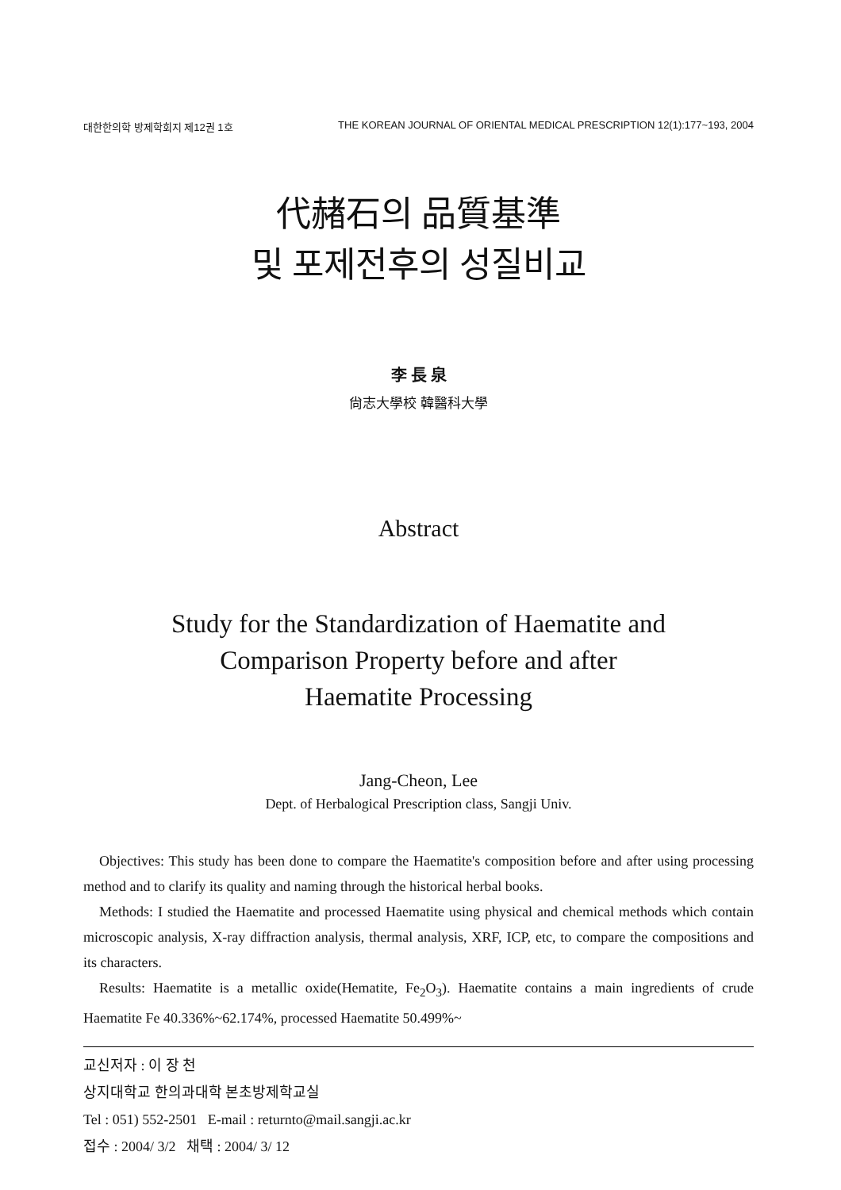대한한의학 방제학회지 제12권 1호 THE KOREAN JOURNAL OF ORIENTAL MEDICAL PRESCRIPTION 12(1):177~193, 2004
代赭石의 品質基準
및 포제전후의 성질비교
李 長 泉
尙志大學校 韓醫科大學
Abstract
Study for the Standardization of Haematite and
Comparison Property before and after
Haematite Processing
Jang-Cheon, Lee
Dept. of Herbalogical Prescription class, Sangji Univ.
Objectives: This study has been done to compare the Haematite's composition before and after using processing method and to clarify its quality and naming through the historical herbal books.
Methods: I studied the Haematite and processed Haematite using physical and chemical methods which contain microscopic analysis, X-ray diffraction analysis, thermal analysis, XRF, ICP, etc, to compare the compositions and its characters.
Results: Haematite is a metallic oxide(Hematite, Fe<sub>2</sub>O<sub>3</sub>). Haematite contains a main ingredients of crude Haematite Fe 40.336%~62.174%, processed Haematite 50.499%~
교신저자 : 이 장 천
상지대학교 한의과대학 본초방제학교실
Tel : 051) 552-2501 E-mail : returnto@mail.sangji.ac.kr
접수 : 2004/ 3/2 채택 : 2004/ 3/ 12